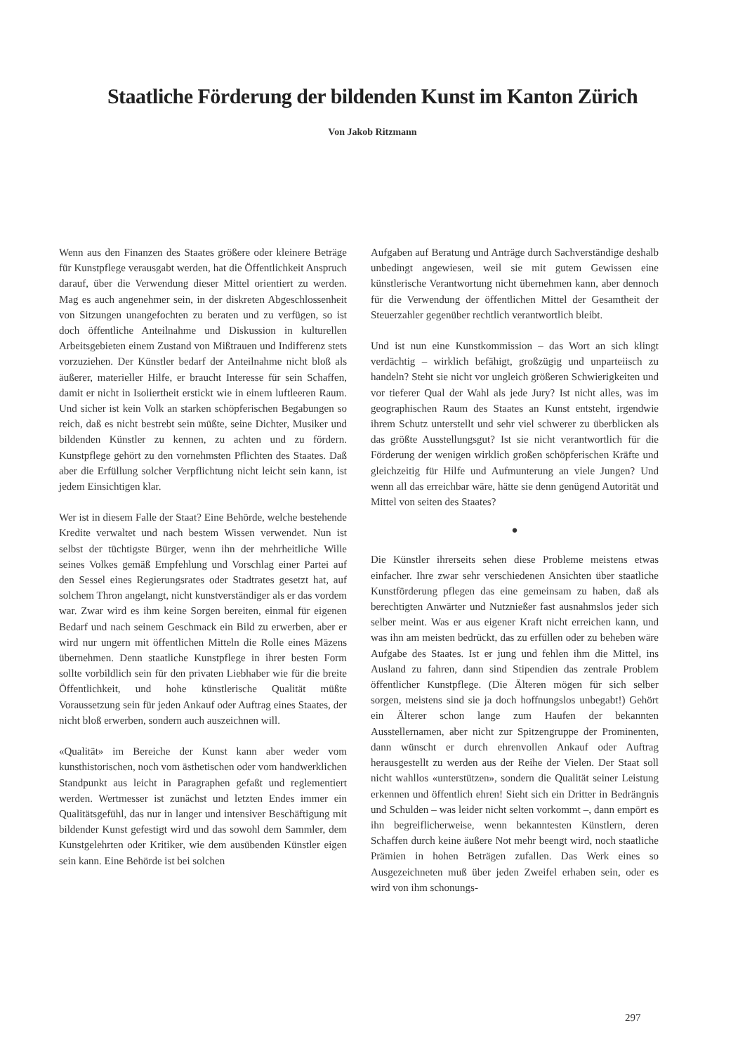Staatliche Förderung der bildenden Kunst im Kanton Zürich
Von Jakob Ritzmann
Wenn aus den Finanzen des Staates größere oder kleinere Beträge für Kunstpflege verausgabt werden, hat die Öffentlichkeit Anspruch darauf, über die Verwendung dieser Mittel orientiert zu werden. Mag es auch angenehmer sein, in der diskreten Abgeschlossenheit von Sitzungen unangefochten zu beraten und zu verfügen, so ist doch öffentliche Anteilnahme und Diskussion in kulturellen Arbeitsgebieten einem Zustand von Mißtrauen und Indifferenz stets vorzuziehen. Der Künstler bedarf der Anteilnahme nicht bloß als äußerer, materieller Hilfe, er braucht Interesse für sein Schaffen, damit er nicht in Isoliertheit erstickt wie in einem luftleeren Raum. Und sicher ist kein Volk an starken schöpferischen Begabungen so reich, daß es nicht bestrebt sein müßte, seine Dichter, Musiker und bildenden Künstler zu kennen, zu achten und zu fördern. Kunstpflege gehört zu den vornehmsten Pflichten des Staates. Daß aber die Erfüllung solcher Verpflichtung nicht leicht sein kann, ist jedem Einsichtigen klar.
Wer ist in diesem Falle der Staat? Eine Behörde, welche bestehende Kredite verwaltet und nach bestem Wissen verwendet. Nun ist selbst der tüchtigste Bürger, wenn ihn der mehrheitliche Wille seines Volkes gemäß Empfehlung und Vorschlag einer Partei auf den Sessel eines Regierungsrates oder Stadtrates gesetzt hat, auf solchem Thron angelangt, nicht kunstverständiger als er das vordem war. Zwar wird es ihm keine Sorgen bereiten, einmal für eigenen Bedarf und nach seinem Geschmack ein Bild zu erwerben, aber er wird nur ungern mit öffentlichen Mitteln die Rolle eines Mäzens übernehmen. Denn staatliche Kunstpflege in ihrer besten Form sollte vorbildlich sein für den privaten Liebhaber wie für die breite Öffentlichkeit, und hohe künstlerische Qualität müßte Voraussetzung sein für jeden Ankauf oder Auftrag eines Staates, der nicht bloß erwerben, sondern auch auszeichnen will.
«Qualität» im Bereiche der Kunst kann aber weder vom kunsthistorischen, noch vom ästhetischen oder vom handwerklichen Standpunkt aus leicht in Paragraphen gefaßt und reglementiert werden. Wertmesser ist zunächst und letzten Endes immer ein Qualitätsgefühl, das nur in langer und intensiver Beschäftigung mit bildender Kunst gefestigt wird und das sowohl dem Sammler, dem Kunstgelehrten oder Kritiker, wie dem ausübenden Künstler eigen sein kann. Eine Behörde ist bei solchen
Aufgaben auf Beratung und Anträge durch Sachverständige deshalb unbedingt angewiesen, weil sie mit gutem Gewissen eine künstlerische Verantwortung nicht übernehmen kann, aber dennoch für die Verwendung der öffentlichen Mittel der Gesamtheit der Steuerzahler gegenüber rechtlich verantwortlich bleibt.
Und ist nun eine Kunstkommission – das Wort an sich klingt verdächtig – wirklich befähigt, großzügig und unparteiisch zu handeln? Steht sie nicht vor ungleich größeren Schwierigkeiten und vor tieferer Qual der Wahl als jede Jury? Ist nicht alles, was im geographischen Raum des Staates an Kunst entsteht, irgendwie ihrem Schutz unterstellt und sehr viel schwerer zu überblicken als das größte Ausstellungsgut? Ist sie nicht verantwortlich für die Förderung der wenigen wirklich großen schöpferischen Kräfte und gleichzeitig für Hilfe und Aufmunterung an viele Jungen? Und wenn all das erreichbar wäre, hätte sie denn genügend Autorität und Mittel von seiten des Staates?
●
Die Künstler ihrerseits sehen diese Probleme meistens etwas einfacher. Ihre zwar sehr verschiedenen Ansichten über staatliche Kunstförderung pflegen das eine gemeinsam zu haben, daß als berechtigten Anwärter und Nutznießer fast ausnahmslos jeder sich selber meint. Was er aus eigener Kraft nicht erreichen kann, und was ihn am meisten bedrückt, das zu erfüllen oder zu beheben wäre Aufgabe des Staates. Ist er jung und fehlen ihm die Mittel, ins Ausland zu fahren, dann sind Stipendien das zentrale Problem öffentlicher Kunstpflege. (Die Älteren mögen für sich selber sorgen, meistens sind sie ja doch hoffnungslos unbegabt!) Gehört ein Älterer schon lange zum Haufen der bekannten Ausstellernamen, aber nicht zur Spitzengruppe der Prominenten, dann wünscht er durch ehrenvollen Ankauf oder Auftrag herausgestellt zu werden aus der Reihe der Vielen. Der Staat soll nicht wahllos «unterstützen», sondern die Qualität seiner Leistung erkennen und öffentlich ehren! Sieht sich ein Dritter in Bedrängnis und Schulden – was leider nicht selten vorkommt –, dann empört es ihn begreiflicherweise, wenn bekanntesten Künstlern, deren Schaffen durch keine äußere Not mehr beengt wird, noch staatliche Prämien in hohen Beträgen zufallen. Das Werk eines so Ausgezeichneten muß über jeden Zweifel erhaben sein, oder es wird von ihm schonungs-
297